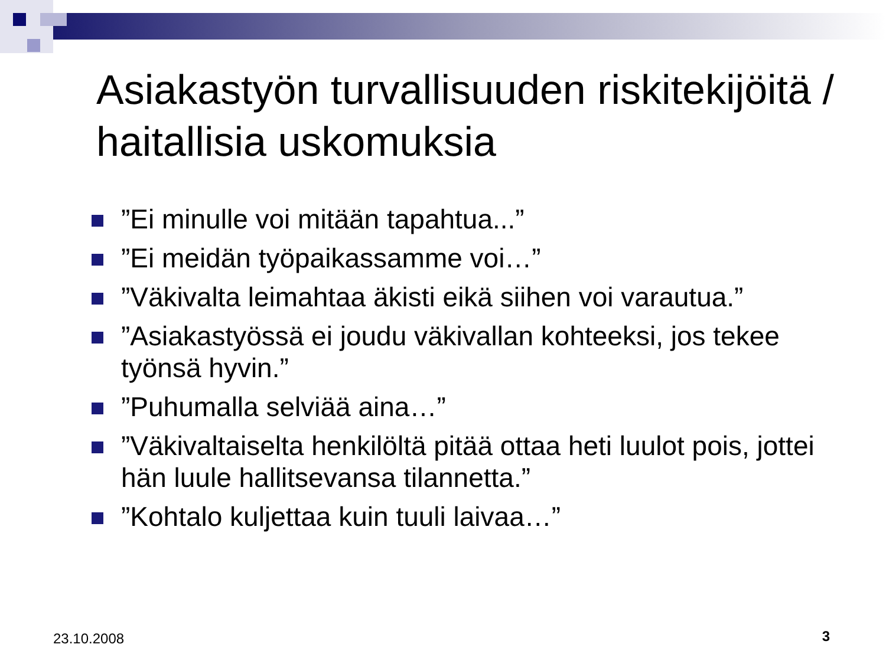Asiakastyön turvallisuuden riskitekijöitä / haitallisia uskomuksia
”Ei minulle voi mitään tapahtua...”
”Ei meidän työpaikassamme voi…”
”Väkivalta leimahtaa äkisti eikä siihen voi varautua.”
”Asiakastyössä ei joudu väkivallan kohteeksi, jos tekee työnsä hyvin.”
”Puhumalla selviää aina…”
”Väkivaltaiselta henkilöltä pitää ottaa heti luulot pois, jottei hän luule hallitsevansa tilannetta.”
”Kohtalo kuljettaa kuin tuuli laivaa…”
23.10.2008 3